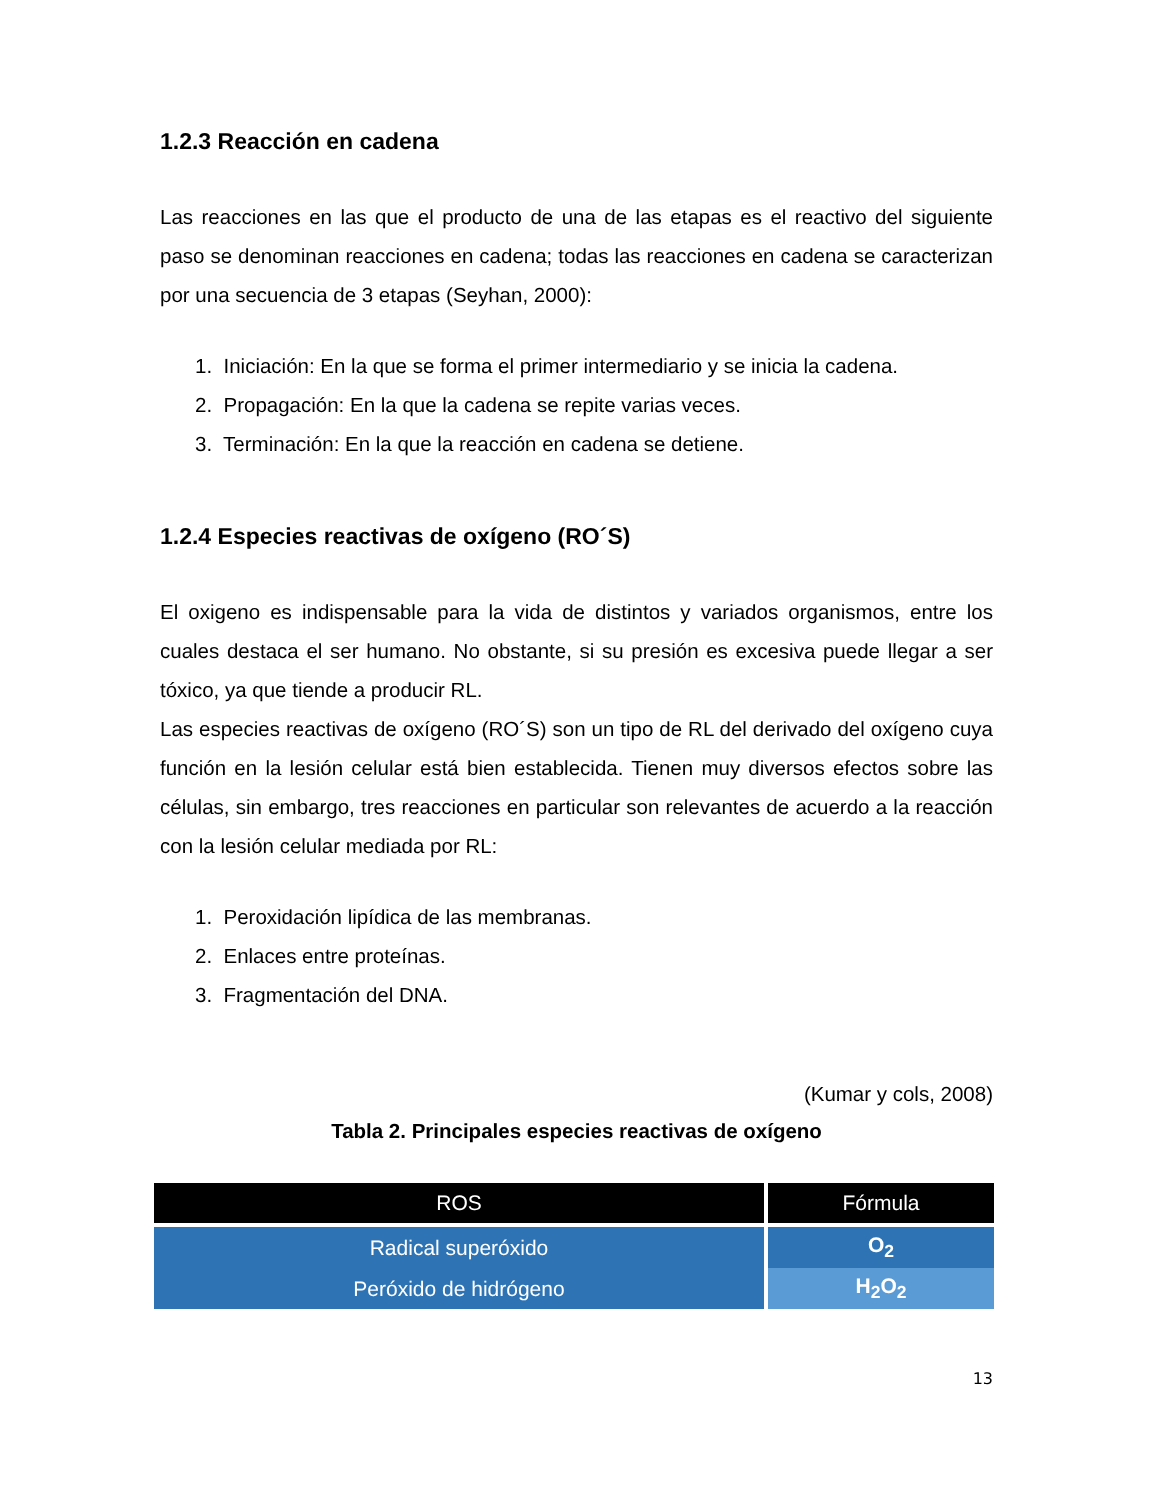1.2.3 Reacción en cadena
Las reacciones en las que el producto de una de las etapas es el reactivo del siguiente paso se denominan reacciones en cadena; todas las reacciones en cadena se caracterizan por una secuencia de 3 etapas (Seyhan, 2000):
1. Iniciación: En la que se forma el primer intermediario y se inicia la cadena.
2. Propagación: En la que la cadena se repite varias veces.
3. Terminación: En la que la reacción en cadena se detiene.
1.2.4 Especies reactivas de oxígeno (RO´S)
El oxigeno es indispensable para la vida de distintos y variados organismos, entre los cuales destaca el ser humano. No obstante, si su presión es excesiva puede llegar a ser tóxico, ya que tiende a producir RL.
Las especies reactivas de oxígeno (RO´S) son un tipo de RL del derivado del oxígeno cuya función en la lesión celular está bien establecida. Tienen muy diversos efectos sobre las células, sin embargo, tres reacciones en particular son relevantes de acuerdo a la reacción con la lesión celular mediada por RL:
1. Peroxidación lipídica de las membranas.
2. Enlaces entre proteínas.
3. Fragmentación del DNA.
(Kumar y cols, 2008)
Tabla 2. Principales especies reactivas de oxígeno
| ROS | Fórmula |
| --- | --- |
| Radical superóxido | O<sub>2</sub> |
| Peróxido de hidrógeno | H<sub>2</sub>O<sub>2</sub> |
13